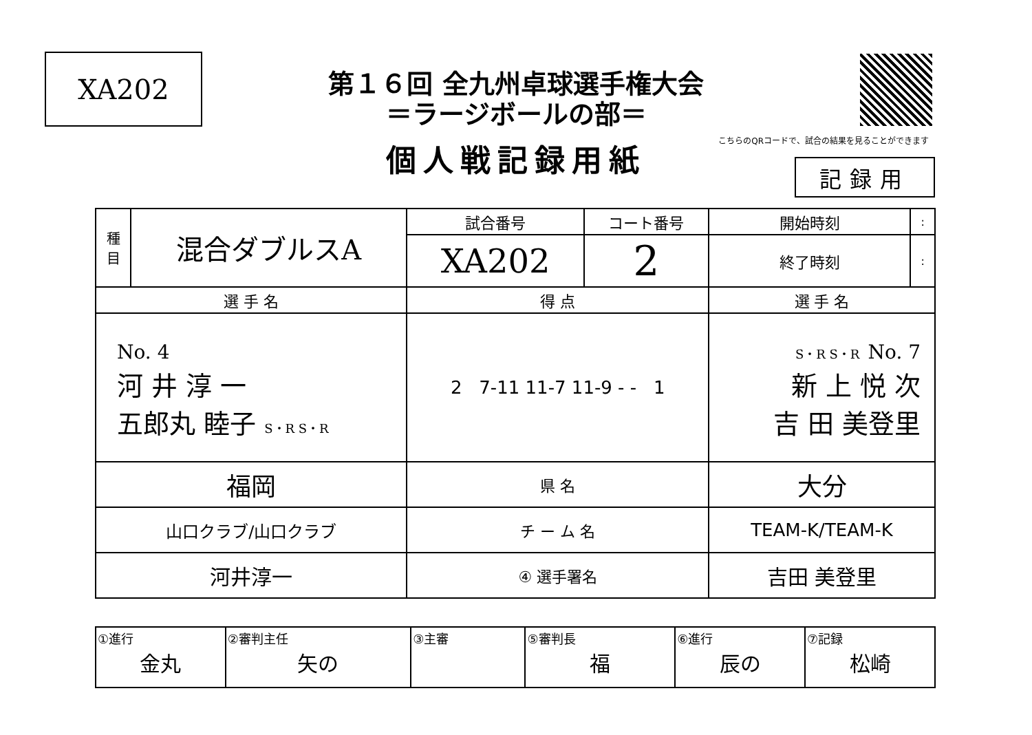XA202
第１６回 全九州卓球選手権大会
＝ラージボールの部＝
こちらのQRコードで、試合の結果を見ることができます
個人戦記録用紙
記録用
| 種 目 | 混合ダブルスA | 試合番号 | コート番号 | 開始時刻 | : |
| | | XA202 | 2 | 終了時刻 | : |
| 選 手 名 | | 得 点 | | 選 手 名 | |
| No. 4 河 井 淳 一 五郎丸 睦子 S・R S・R | | 2 7-11 11-7 11-9 - - 1 | | S・R S・R No. 7 新 上 悦 次 吉 田 美登里 | |
| 福岡 | | 県 名 | | 大分 | |
| 山口クラブ/山口クラブ | | チ ー ム 名 | | TEAM-K/TEAM-K | |
| 河井淳一 | | ④ 選手署名 | | 吉田 美登里 | |
| ①進行 金丸 | ②審判主任 矢の | ③主審 | ⑤審判長 福 | ⑥進行 辰の | ⑦記録 松崎 |